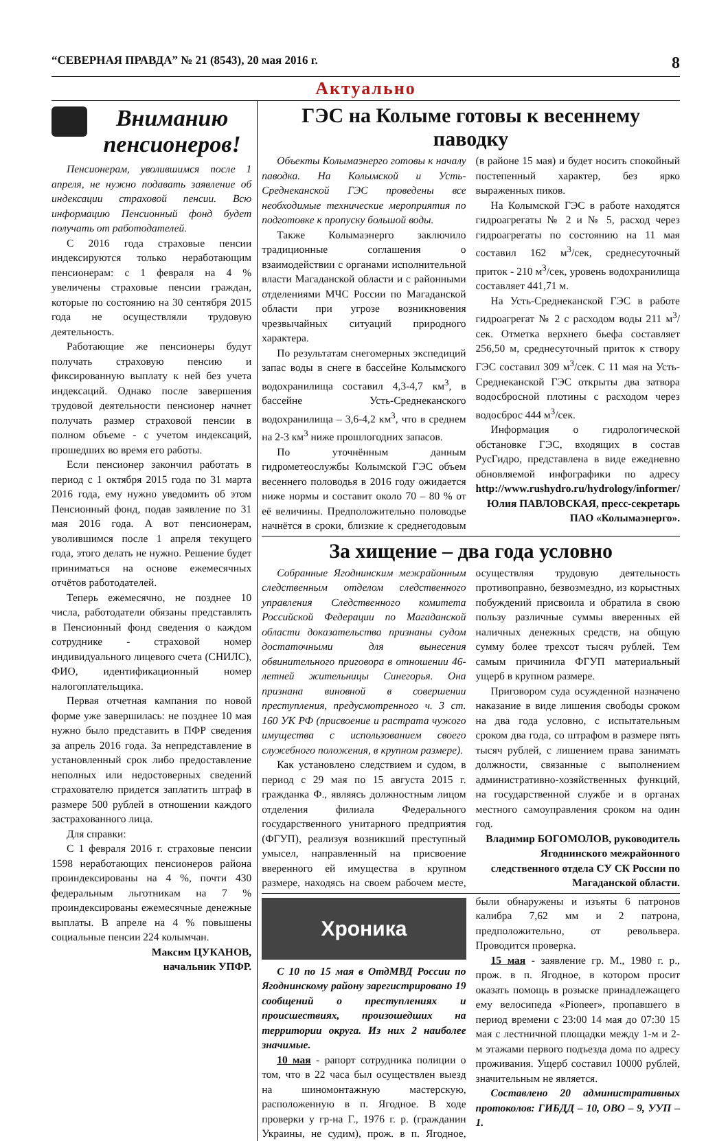“СЕВЕРНАЯ ПРАВДА” № 21 (8543), 20 мая 2016 г. 8
Актуально
Вниманию пенсионеров!
Пенсионерам, уволившимся после 1 апреля, не нужно подавать заявление об индексации страховой пенсии. Всю информацию Пенсионный фонд будет получать от работодателей.
С 2016 года страховые пенсии индексируются только неработающим пенсионерам: с 1 февраля на 4 % увеличены страховые пенсии граждан, которые по состоянию на 30 сентября 2015 года не осуществляли трудовую деятельность.
Работающие же пенсионеры будут получать страховую пенсию и фиксированную выплату к ней без учета индексаций. Однако после завершения трудовой деятельности пенсионер начнет получать размер страховой пенсии в полном объеме - с учетом индексаций, прошедших во время его работы.
Если пенсионер закончил работать в период с 1 октября 2015 года по 31 марта 2016 года, ему нужно уведомить об этом Пенсионный фонд, подав заявление по 31 мая 2016 года. А вот пенсионерам, уволившимся после 1 апреля текущего года, этого делать не нужно. Решение будет приниматься на основе ежемесячных отчётов работодателей.
Теперь ежемесячно, не позднее 10 числа, работодатели обязаны представлять в Пенсионный фонд сведения о каждом сотруднике - страховой номер индивидуального лицевого счета (СНИЛС), ФИО, идентификационный номер налогоплательщика.
Первая отчетная кампания по новой форме уже завершилась: не позднее 10 мая нужно было представить в ПФР сведения за апрель 2016 года. За непредставление в установленный срок либо предоставление неполных или недостоверных сведений страхователю придется заплатить штраф в размере 500 рублей в отношении каждого застрахованного лица.
Для справки:
С 1 февраля 2016 г. страховые пенсии 1598 неработающих пенсионеров района проиндексированы на 4 %, почти 430 федеральным льготникам на 7 % проиндексированы ежемесячные денежные выплаты. В апреле на 4 % повышены социальные пенсии 224 колымчан.
Максим ЦУКАНОВ,
начальник УПФР.
ГЭС на Колыме готовы к весеннему паводку
Объекты Колымаэнерго готовы к началу паводка. На Колымской и Усть-Среднеканской ГЭС проведены все необходимые технические мероприятия по подготовке к пропуску большой воды.
Также Колымаэнерго заключило традиционные соглашения о взаимодействии с органами исполнительной власти Магаданской области и с районными отделениями МЧС России по Магаданской области при угрозе возникновения чрезвычайных ситуаций природного характера.
По результатам снегомерных экспедиций запас воды в снеге в бассейне Колымского водохранилища составил 4,3-4,7 км<sup>3</sup>, в бассейне Усть-Среднеканского водохранилища – 3,6-4,2 км<sup>3</sup>, что в среднем на 2-3 км<sup>3</sup> ниже прошлогодних запасов.
По уточнённым данным гидрометеослужбы Колымской ГЭС объем весеннего половодья в 2016 году ожидается ниже нормы и составит около 70 – 80 % от её величины. Предположительно половодье начнётся в сроки, близкие к среднегодовым (в районе 15 мая) и будет носить спокойный постепенный характер, без ярко выраженных пиков.
На Колымской ГЭС в работе находятся гидроагрегаты № 2 и № 5, расход через гидроагрегаты по состоянию на 11 мая составил 162 м<sup>3</sup>/сек, среднесуточный приток - 210 м<sup>3</sup>/сек, уровень водохранилища составляет 441,71 м.
На Усть-Среднеканской ГЭС в работе гидроагрегат № 2 с расходом воды 211 м<sup>3</sup>/сек. Отметка верхнего бьефа составляет 256,50 м, среднесуточный приток к створу ГЭС составил 309 м<sup>3</sup>/сек. С 11 мая на Усть-Среднеканской ГЭС открыты два затвора водосбросной плотины с расходом через водосброс 444 м<sup>3</sup>/сек.
Информация о гидрологической обстановке ГЭС, входящих в состав РусГидро, представлена в виде ежедневно обновляемой инфографики по адресу http://www.rushydro.ru/hydrology/informer/
Юлия ПАВЛОВСКАЯ, пресс-секретарь ПАО «Колымаэнерго».
За хищение – два года условно
Собранные Ягоднинским межрайонным следственным отделом следственного управления Следственного комитета Российской Федерации по Магаданской области доказательства признаны судом достаточными для вынесения обвинительного приговора в отношении 46-летней жительницы Синегорья. Она признана виновной в совершении преступления, предусмотренного ч. 3 ст. 160 УК РФ (присвоение и растрата чужого имущества с использованием своего служебного положения, в крупном размере).
Как установлено следствием и судом, в период с 29 мая по 15 августа 2015 г. гражданка Ф., являясь должностным лицом отделения филиала Федерального государственного унитарного предприятия (ФГУП), реализуя возникший преступный умысел, направленный на присвоение вверенного ей имущества в крупном размере, находясь на своем рабочем месте, осуществляя трудовую деятельность противоправно, безвозмездно, из корыстных побуждений присвоила и обратила в свою пользу различные суммы вверенных ей наличных денежных средств, на общую сумму более трехсот тысяч рублей. Тем самым причинила ФГУП материальный ущерб в крупном размере.
Приговором суда осужденной назначено наказание в виде лишения свободы сроком на два года условно, с испытательным сроком два года, со штрафом в размере пять тысяч рублей, с лишением права занимать должности, связанные с выполнением административно-хозяйственных функций, на государственной службе и в органах местного самоуправления сроком на один год.
Владимир БОГОМОЛОВ, руководитель Ягоднинского межрайонного следственного отдела СУ СК России по Магаданской области.
Хроника
С 10 по 15 мая в ОтдМВД России по Ягоднинскому району зарегистрировано 19 сообщений о преступлениях и происшествиях, произошедших на территории округа. Из них 2 наиболее значимые.
10 мая - рапорт сотрудника полиции о том, что в 22 часа был осуществлен выезд на шиномонтажную мастерскую, расположенную в п. Ягодное. В ходе проверки у гр-на Г., 1976 г. р. (гражданин Украины, не судим), прож. в п. Ягодное, были обнаружены и изъяты 6 патронов калибра 7,62 мм и 2 патрона, предположительно, от револьвера. Проводится проверка.
15 мая - заявление гр. М., 1980 г. р., прож. в п. Ягодное, в котором просит оказать помощь в розыске принадлежащего ему велосипеда «Pioneer», пропавшего в период времени с 23:00 14 мая до 07:30 15 мая с лестничной площадки между 1-м и 2-м этажами первого подъезда дома по адресу проживания. Ущерб составил 10000 рублей, значительным не является.
Составлено 20 административных протоколов: ГИБДД – 10, ОВО – 9, УУП – 1.